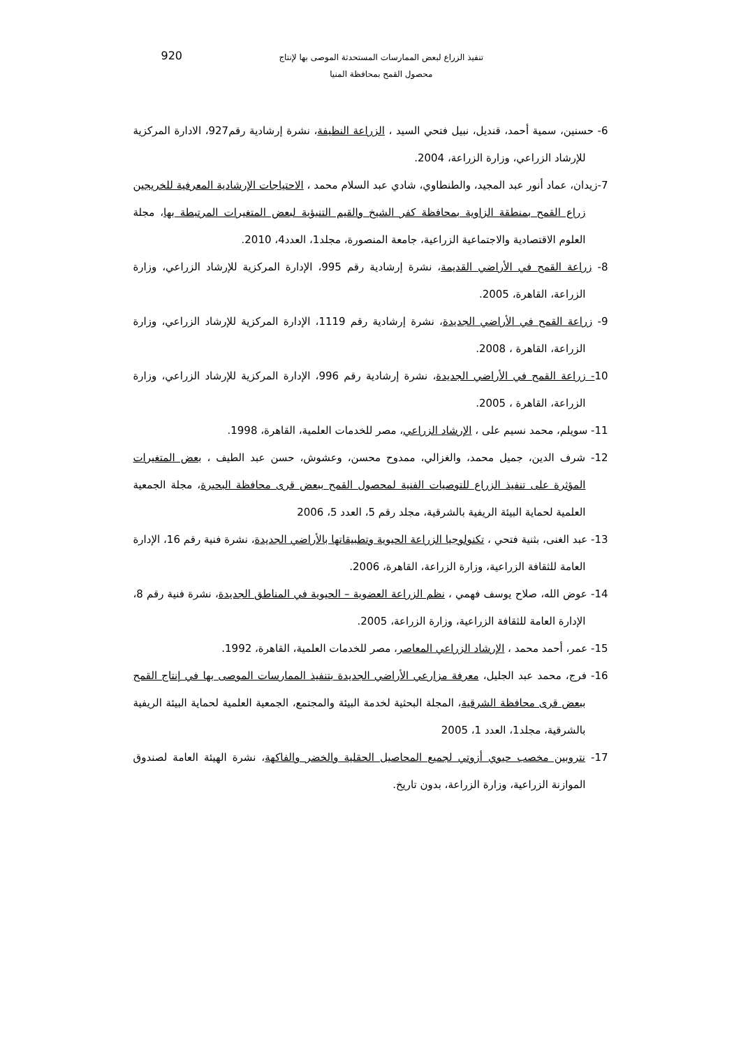تنفيذ الزراع لبعض الممارسات المستحدثة الموصى بها لإنتاج
محصول القمح بمحافظة المنيا
920
6- حسنين، سمية أحمد، قنديل، نبيل فتحي السيد ، الزراعة النظيفة، نشرة إرشادية رقم927، الادارة المركزية للإرشاد الزراعي، وزارة الزراعة، 2004.
7-زيدان، عماد أنور عبد المجيد، والطنطاوي، شادي عبد السلام محمد ، الاحتياجات الإرشادية المعرفية للخريجين زراع القمح بمنطقة الزاوية بمحافظة كفر الشيخ والقيم التنبؤية لبعض المتغيرات المرتبطة بها، مجلة العلوم الاقتصادية والاجتماعية الزراعية، جامعة المنصورة، مجلد1، العدد4، 2010.
8- زراعة القمح في الأراضي القديمة، نشرة إرشادية رقم 995، الإدارة المركزية للإرشاد الزراعي، وزارة الزراعة، القاهرة، 2005.
9- زراعة القمح في الأراضي الجديدة، نشرة إرشادية رقم 1119، الإدارة المركزية للإرشاد الزراعي، وزارة الزراعة، القاهرة ، 2008.
10- زراعة القمح في الأراضي الجديدة، نشرة إرشادية رقم 996، الإدارة المركزية للإرشاد الزراعي، وزارة الزراعة، القاهرة ، 2005.
11- سويلم، محمد نسيم على ، الإرشاد الزراعي، مصر للخدمات العلمية، القاهرة، 1998.
12- شرف الدين، جميل محمد، والغزالي، ممدوح محسن، وعشوش، حسن عبد الطيف ، بعض المتغيرات المؤثرة على تنفيذ الزراع للتوصيات الفنية لمحصول القمح ببعض قرى محافظة البحيرة، مجلة الجمعية العلمية لحماية البيئة الريفية بالشرقية، مجلد رقم 5، العدد 5، 2006
13- عبد الغنى، بثنية فتحي ، تكنولوجيا الزراعة الحيوية وتطبيقاتها بالأراضي الجديدة، نشرة فنية رقم 16، الإدارة العامة للثقافة الزراعية، وزارة الزراعة، القاهرة، 2006.
14- عوض الله، صلاح يوسف فهمي ، نظم الزراعة العضوية – الحيوية في المناطق الجديدة، نشرة فنية رقم 8، الإدارة العامة للثقافة الزراعية، وزارة الزراعة، 2005.
15- عمر، أحمد محمد ، الإرشاد الزراعي المعاصر، مصر للخدمات العلمية، القاهرة، 1992.
16- فرج، محمد عبد الجليل، معرفة مزارعي الأراضي الجديدة بتنفيذ الممارسات الموصى بها في إنتاج القمح ببعض قرى محافظة الشرقية، المجلة البحثية لخدمة البيئة والمجتمع، الجمعية العلمية لحماية البيئة الريفية بالشرقية، مجلد1، العدد 1، 2005
17- نتروبين مخصب حيوي أزوتي لجميع المحاصيل الحقلية والخضر والفاكهة، نشرة الهيئة العامة لصندوق الموازنة الزراعية، وزارة الزراعة، بدون تاريخ.